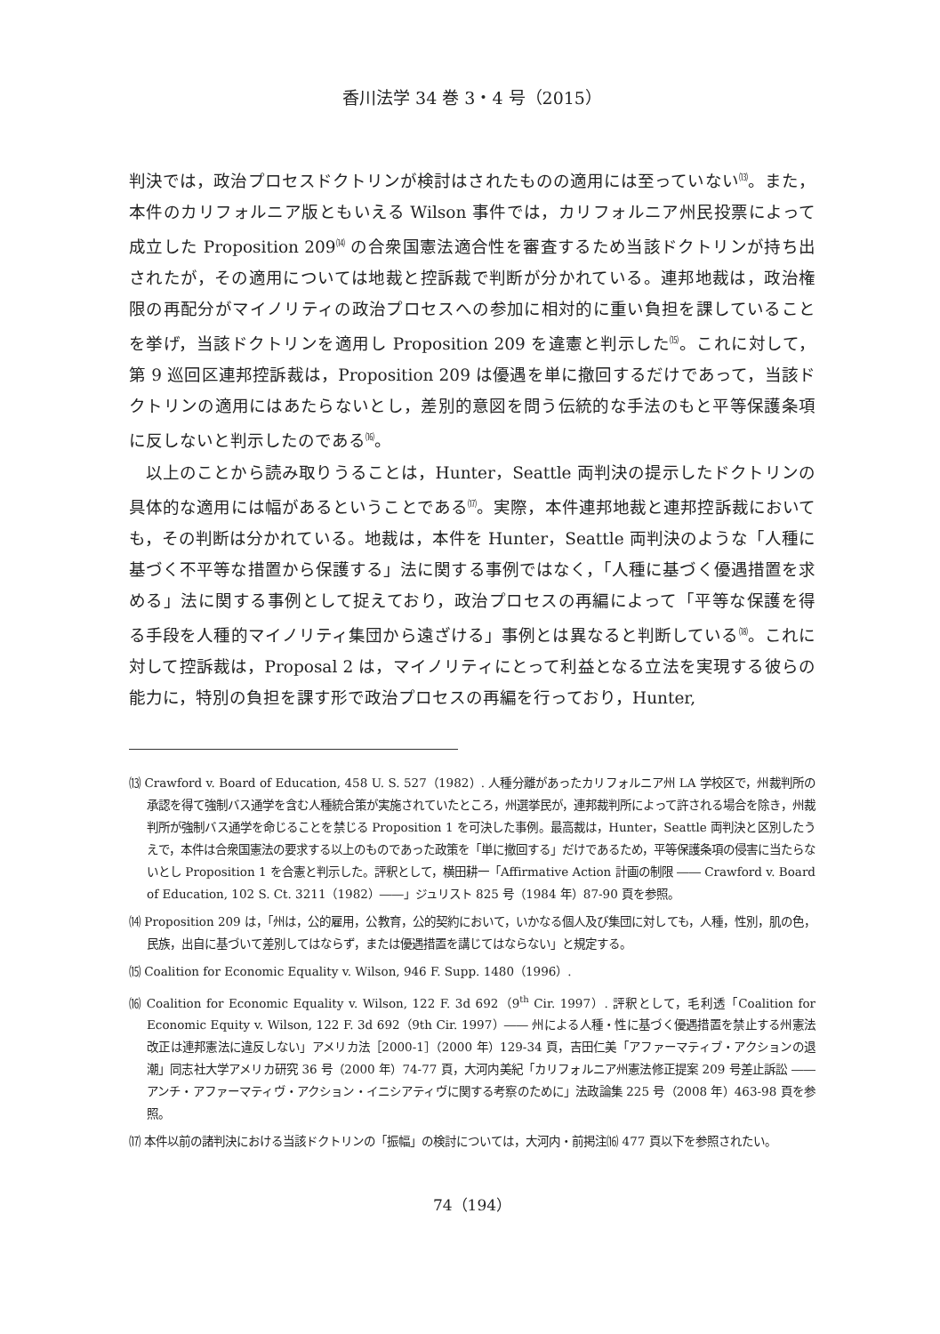香川法学 34 巻 3・4 号（2015）
判決では，政治プロセスドクトリンが検討はされたものの適用には至っていない<sup>⒀</sup>。また，本件のカリフォルニア版ともいえる Wilson 事件では，カリフォルニア州民投票によって成立した Proposition 209<sup>⒁</sup> の合衆国憲法適合性を審査するため当該ドクトリンが持ち出されたが，その適用については地裁と控訴裁で判断が分かれている。連邦地裁は，政治権限の再配分がマイノリティの政治プロセスへの参加に相対的に重い負担を課していることを挙げ，当該ドクトリンを適用し Proposition 209 を違憲と判示した<sup>⒂</sup>。これに対して，第 9 巡回区連邦控訴裁は，Proposition 209 は優遇を単に撤回するだけであって，当該ドクトリンの適用にはあたらないとし，差別的意図を問う伝統的な手法のもと平等保護条項に反しないと判示したのである<sup>⒃</sup>。
以上のことから読み取りうることは，Hunter，Seattle 両判決の提示したドクトリンの具体的な適用には幅があるということである<sup>⒄</sup>。実際，本件連邦地裁と連邦控訴裁においても，その判断は分かれている。地裁は，本件を Hunter，Seattle 両判決のような「人種に基づく不平等な措置から保護する」法に関する事例ではなく，「人種に基づく優遇措置を求める」法に関する事例として捉えており，政治プロセスの再編によって「平等な保護を得る手段を人種的マイノリティ集団から遠ざける」事例とは異なると判断している<sup>⒅</sup>。これに対して控訴裁は，Proposal 2 は，マイノリティにとって利益となる立法を実現する彼らの能力に，特別の負担を課す形で政治プロセスの再編を行っており，Hunter,
⒀ Crawford v. Board of Education, 458 U. S. 527（1982）. 人種分離があったカリフォルニア州 LA 学校区で，州裁判所の承認を得て強制バス通学を含む人種統合策が実施されていたところ，州選挙民が，連邦裁判所によって許される場合を除き，州裁判所が強制バス通学を命じることを禁じる Proposition 1 を可決した事例。最高裁は，Hunter，Seattle 両判決と区別したうえで，本件は合衆国憲法の要求する以上のものであった政策を「単に撤回する」だけであるため，平等保護条項の侵害に当たらないとし Proposition 1 を合憲と判示した。評釈として，横田耕一「Affirmative Action 計画の制限 ―― Crawford v. Board of Education, 102 S. Ct. 3211（1982）――」ジュリスト 825 号（1984 年）87-90 頁を参照。
⒁ Proposition 209 は，「州は，公的雇用，公教育，公的契約において，いかなる個人及び集団に対しても，人種，性別，肌の色，民族，出自に基づいて差別してはならず，または優遇措置を講じてはならない」と規定する。
⒂ Coalition for Economic Equality v. Wilson, 946 F. Supp. 1480（1996）.
⒃ Coalition for Economic Equality v. Wilson, 122 F. 3d 692（9<sup>th</sup> Cir. 1997）. 評釈として，毛利透「Coalition for Economic Equity v. Wilson, 122 F. 3d 692（9th Cir. 1997）―― 州による人種・性に基づく優遇措置を禁止する州憲法改正は連邦憲法に違反しない」アメリカ法［2000-1］（2000 年）129-34 頁，吉田仁美「アファーマティブ・アクションの退潮」同志社大学アメリカ研究 36 号（2000 年）74-77 頁，大河内美紀「カリフォルニア州憲法修正提案 209 号差止訴訟 ―― アンチ・アファーマティヴ・アクション・イニシアティヴに関する考察のために」法政論集 225 号（2008 年）463-98 頁を参照。
⒄ 本件以前の諸判決における当該ドクトリンの「振幅」の検討については，大河内・前掲注⒃ 477 頁以下を参照されたい。
74（194）